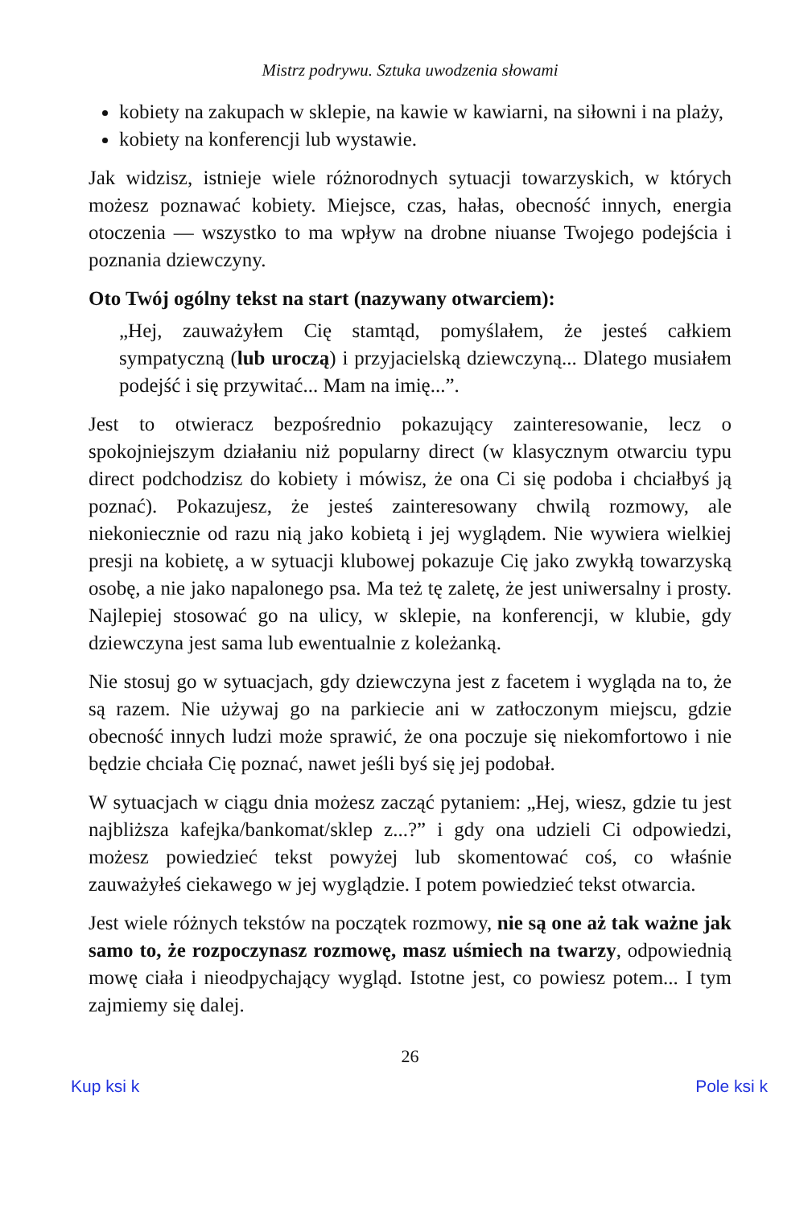Mistrz podrywu. Sztuka uwodzenia słowami
kobiety na zakupach w sklepie, na kawie w kawiarni, na siłowni i na plaży,
kobiety na konferencji lub wystawie.
Jak widzisz, istnieje wiele różnorodnych sytuacji towarzyskich, w których możesz poznawać kobiety. Miejsce, czas, hałas, obecność innych, energia otoczenia — wszystko to ma wpływ na drobne niuanse Twojego podejścia i poznania dziewczyny.
Oto Twój ogólny tekst na start (nazywany otwarciem):
„Hej, zauważyłem Cię stamtąd, pomyślałem, że jesteś całkiem sympatyczną (lub uroczą) i przyjacielską dziewczyną... Dlatego musiałem podejść i się przywitać... Mam na imię...”.
Jest to otwieracz bezpośrednio pokazujący zainteresowanie, lecz o spokojniejszym działaniu niż popularny direct (w klasycznym otwarciu typu direct podchodzisz do kobiety i mówisz, że ona Ci się podoba i chciałbyś ją poznać). Pokazujesz, że jesteś zainteresowany chwilą rozmowy, ale niekoniecznie od razu nią jako kobietą i jej wyglądem. Nie wywiera wielkiej presji na kobietę, a w sytuacji klubowej pokazuje Cię jako zwykłą towarzyską osobę, a nie jako napalonego psa. Ma też tę zaletę, że jest uniwersalny i prosty. Najlepiej stosować go na ulicy, w sklepie, na konferencji, w klubie, gdy dziewczyna jest sama lub ewentualnie z koleżanką.
Nie stosuj go w sytuacjach, gdy dziewczyna jest z facetem i wygląda na to, że są razem. Nie używaj go na parkiecie ani w zatłoczonym miejscu, gdzie obecność innych ludzi może sprawić, że ona poczuje się niekomfortowo i nie będzie chciała Cię poznać, nawet jeśli byś się jej podobał.
W sytuacjach w ciągu dnia możesz zacząć pytaniem: „Hej, wiesz, gdzie tu jest najbliższa kafejka/bankomat/sklep z...?” i gdy ona udzieli Ci odpowiedzi, możesz powiedzieć tekst powyżej lub skomentować coś, co właśnie zauważyłeś ciekawego w jej wyglądzie. I potem powiedzieć tekst otwarcia.
Jest wiele różnych tekstów na początek rozmowy, nie są one aż tak ważne jak samo to, że rozpoczynasz rozmowę, masz uśmiech na twarzy, odpowiednią mowę ciała i nieodpychający wygląd. Istotne jest, co powiesz potem... I tym zajmiemy się dalej.
26
Kup ksi k Pole ksi k